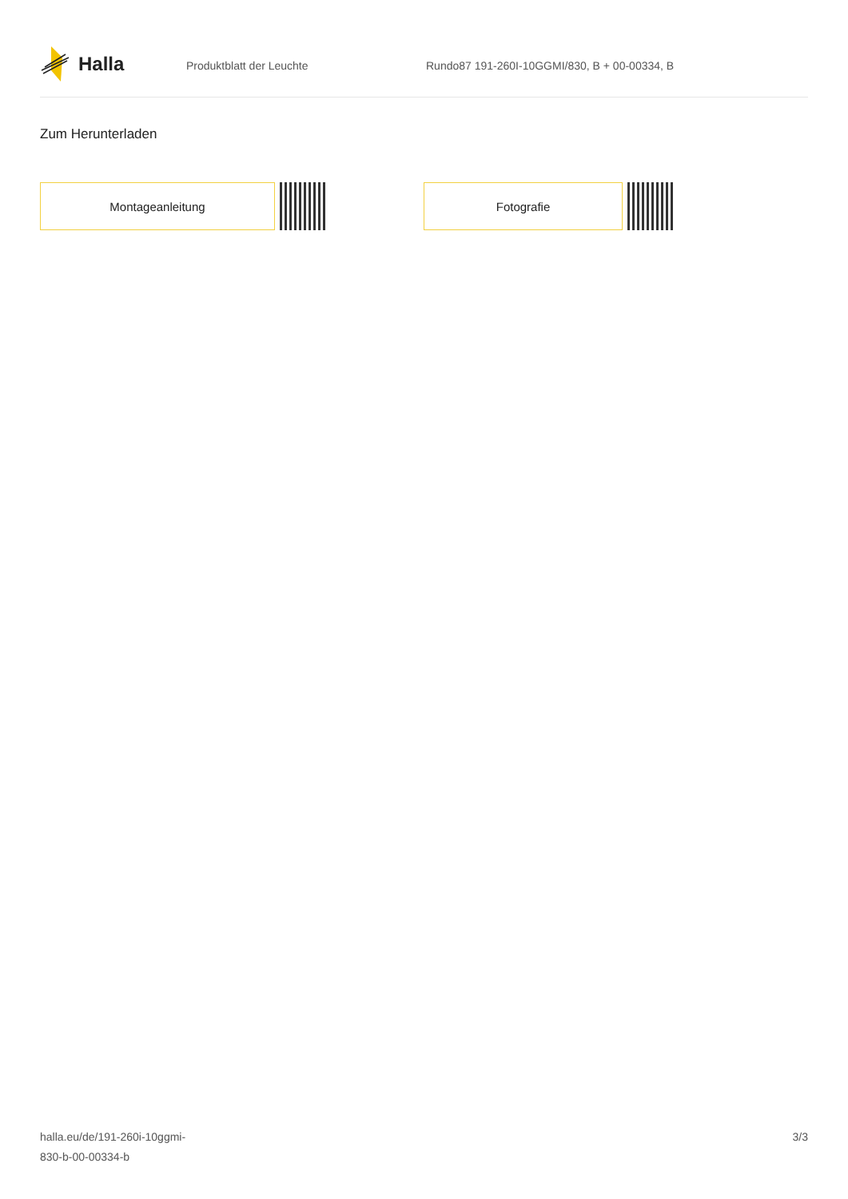Halla
Produktblatt der Leuchte Rundo87 191-260I-10GGMI/830, B + 00-00334, B
Zum Herunterladen
Montageanleitung Fotografie
halla.eu/de/191-260i-10ggmi-
830-b-00-00334-b
3/3